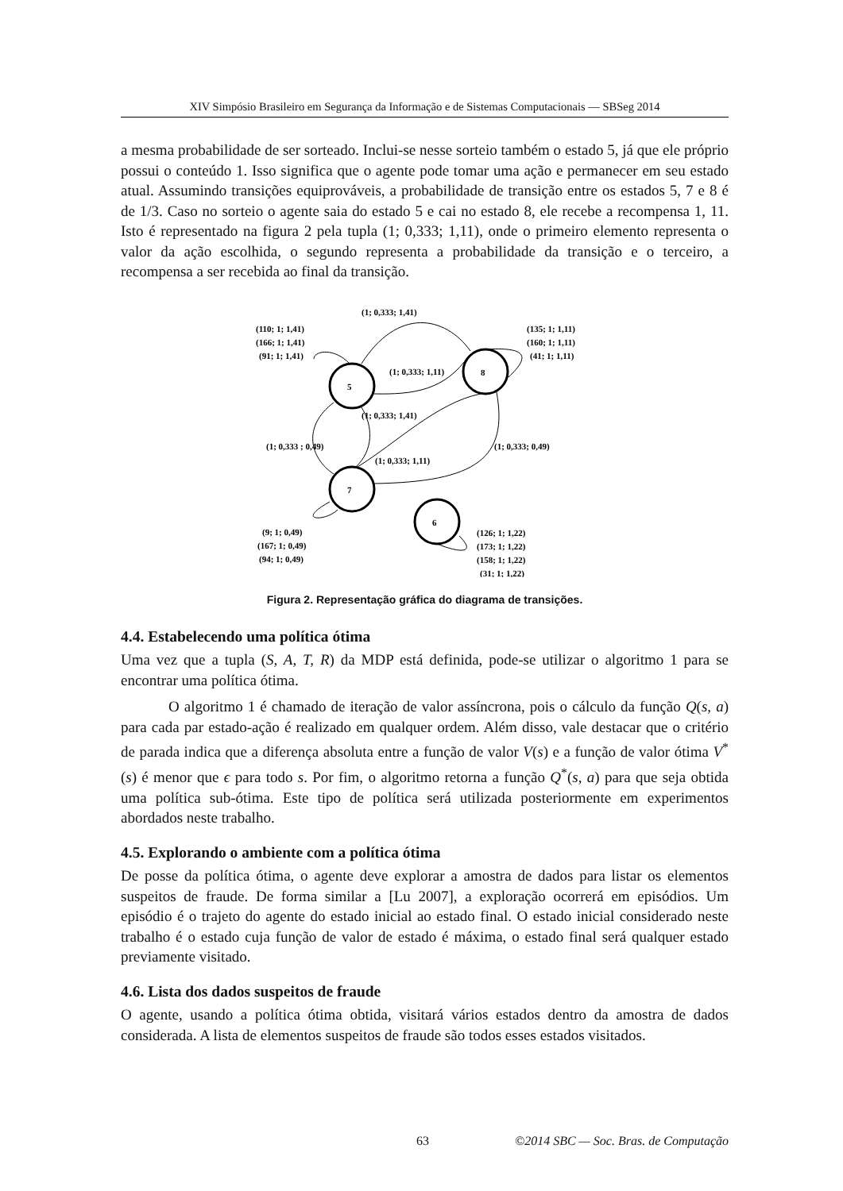XIV Simpósio Brasileiro em Segurança da Informação e de Sistemas Computacionais — SBSeg 2014
a mesma probabilidade de ser sorteado. Inclui-se nesse sorteio também o estado 5, já que ele próprio possui o conteúdo 1. Isso significa que o agente pode tomar uma ação e permanecer em seu estado atual. Assumindo transições equiprováveis, a probabilidade de transição entre os estados 5, 7 e 8 é de 1/3. Caso no sorteio o agente saia do estado 5 e cai no estado 8, ele recebe a recompensa 1, 11. Isto é representado na figura 2 pela tupla (1; 0,333; 1,11), onde o primeiro elemento representa o valor da ação escolhida, o segundo representa a probabilidade da transição e o terceiro, a recompensa a ser recebida ao final da transição.
(1; 0,333; 1,41)
(110; 1; 1,41)
(166; 1; 1,41)
(91; 1; 1,41)
5
8
7
6
(135; 1; 1,11)
(160; 1; 1,11)
(41; 1; 1,11)
(1; 0,333; 1,11)
(1; 0,333; 1,41)
(1; 0,333 ; 0,49)
(1; 0,333; 0,49)
(1; 0,333; 1,11)
(9; 1; 0,49)
(167; 1; 0,49)
(94; 1; 0,49)
(126; 1; 1,22)
(173; 1; 1,22)
(158; 1; 1,22)
(31; 1; 1,22)
Figura 2. Representação gráfica do diagrama de transições.
4.4. Estabelecendo uma política ótima
Uma vez que a tupla (S, A, T, R) da MDP está definida, pode-se utilizar o algoritmo 1 para se encontrar uma política ótima.
O algoritmo 1 é chamado de iteração de valor assíncrona, pois o cálculo da função Q(s, a) para cada par estado-ação é realizado em qualquer ordem. Além disso, vale destacar que o critério de parada indica que a diferença absoluta entre a função de valor V(s) e a função de valor ótima V<sup>*</sup>(s) é menor que ϵ para todo s. Por fim, o algoritmo retorna a função Q<sup>*</sup>(s, a) para que seja obtida uma política sub-ótima. Este tipo de política será utilizada posteriormente em experimentos abordados neste trabalho.
4.5. Explorando o ambiente com a política ótima
De posse da política ótima, o agente deve explorar a amostra de dados para listar os elementos suspeitos de fraude. De forma similar a [Lu 2007], a exploração ocorrerá em episódios. Um episódio é o trajeto do agente do estado inicial ao estado final. O estado inicial considerado neste trabalho é o estado cuja função de valor de estado é máxima, o estado final será qualquer estado previamente visitado.
4.6. Lista dos dados suspeitos de fraude
O agente, usando a política ótima obtida, visitará vários estados dentro da amostra de dados considerada. A lista de elementos suspeitos de fraude são todos esses estados visitados.
63 ©2014 SBC — Soc. Bras. de Computação